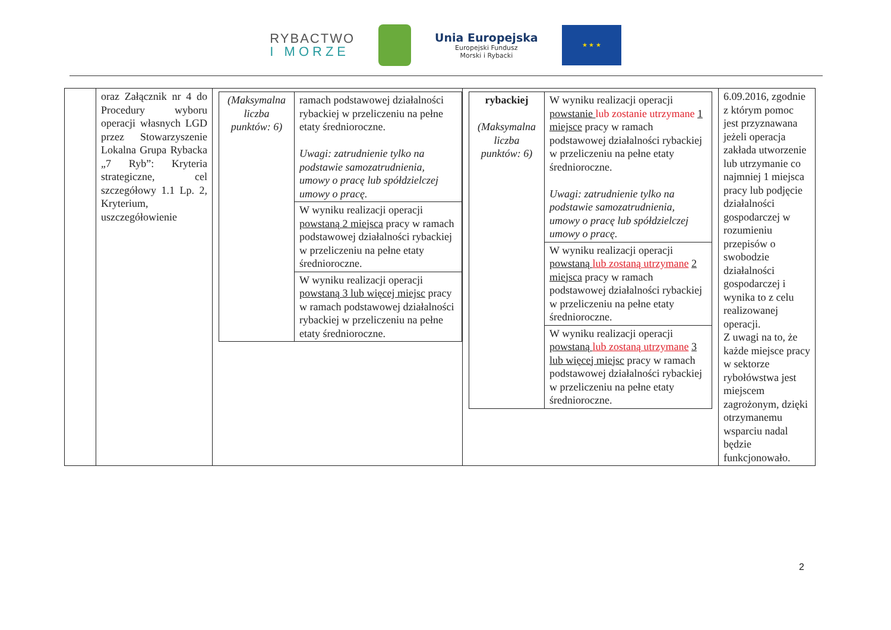RYBACTWO
I MORZE
Unia Europejska
Europejski Fundusz
Morski i Rybacki
★ ★ ★
| | oraz Załącznik nr 4 do Procedury wyboru operacji własnych LGD przez Stowarzyszenie Lokalna Grupa Rybacka „7 Ryb”: Kryteria strategiczne, cel szczegółowy 1.1 Lp. 2, Kryterium, uszczegółowienie | / (Maksymalna liczba punktów: 6) / ramach podstawowej działalności rybackiej w przeliczeniu na pełne etaty średnioroczne. Uwagi: zatrudnienie tylko na podstawie samozatrudnienia, umowy o pracę lub spółdzielczej umowy o pracę. / / / W wyniku realizacji operacji powstaną 2 miejsca pracy w ramach podstawowej działalności rybackiej w przeliczeniu na pełne etaty średnioroczne. / / / W wyniku realizacji operacji powstaną 3 lub więcej miejsc pracy w ramach podstawowej działalności rybackiej w przeliczeniu na pełne etaty średnioroczne. / | / rybackiej (Maksymalna liczba punktów: 6) / W wyniku realizacji operacji powstanie lub zostanie utrzymane 1 miejsce pracy w ramach podstawowej działalności rybackiej w przeliczeniu na pełne etaty średnioroczne. Uwagi: zatrudnienie tylko na podstawie samozatrudnienia, umowy o pracę lub spółdzielczej umowy o pracę. / / / W wyniku realizacji operacji powstaną lub zostaną utrzymane 2 miejsca pracy w ramach podstawowej działalności rybackiej w przeliczeniu na pełne etaty średnioroczne. / / / W wyniku realizacji operacji powstaną lub zostaną utrzymane 3 lub więcej miejsc pracy w ramach podstawowej działalności rybackiej w przeliczeniu na pełne etaty średnioroczne. / | 6.09.2016, zgodnie z którym pomoc jest przyznawana jeżeli operacja zakłada utworzenie lub utrzymanie co najmniej 1 miejsca pracy lub podjęcie działalności gospodarczej w rozumieniu przepisów o swobodzie działalności gospodarczej i wynika to z celu realizowanej operacji. Z uwagi na to, że każde miejsce pracy w sektorze rybołówstwa jest miejscem zagrożonym, dzięki otrzymanemu wsparciu nadal będzie funkcjonowało. |
2